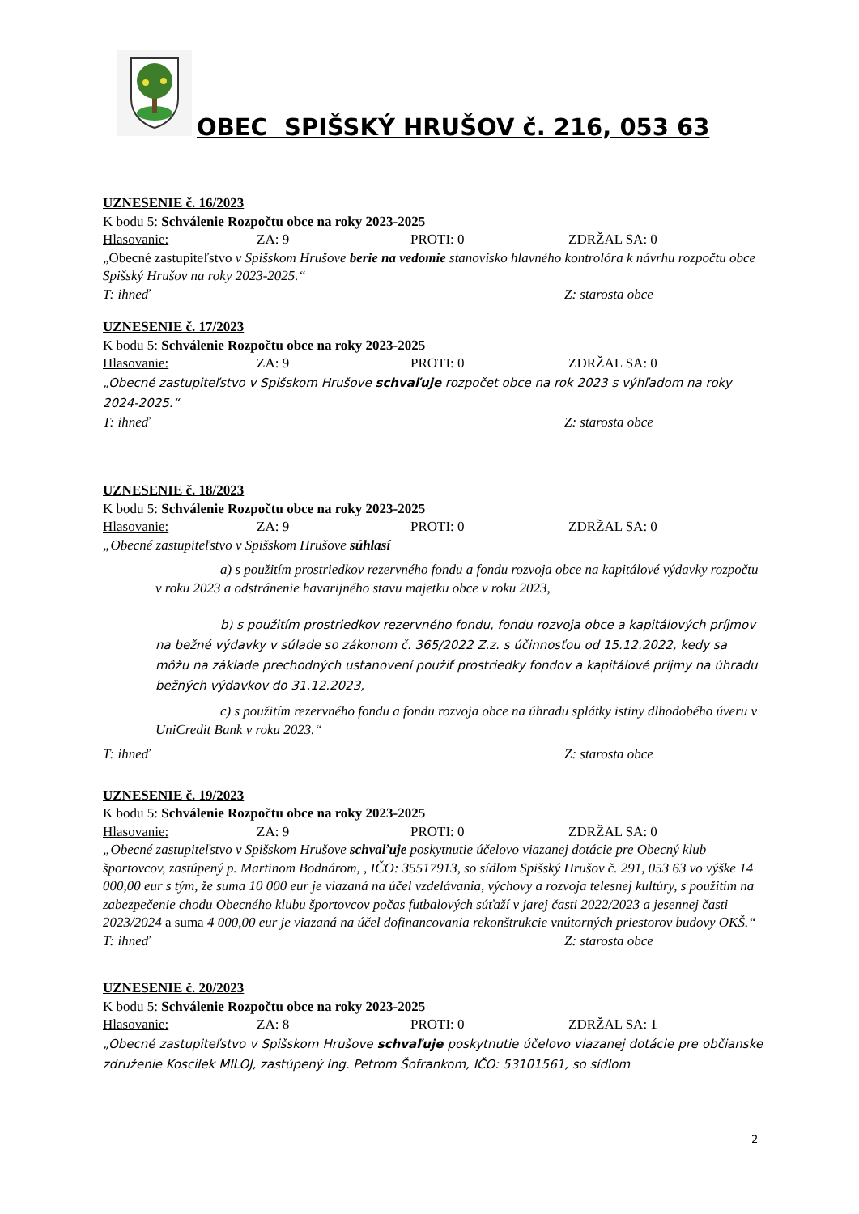OBEC SPIŠSKÝ HRUŠOV č. 216, 053 63
UZNESENIE č. 16/2023
K bodu 5: Schválenie Rozpočtu obce na roky 2023-2025
Hlasovanie: ZA: 9 PROTI: 0 ZDRŽAL SA: 0
„Obecné zastupiteľstvo v Spišskom Hrušove berie na vedomie stanovisko hlavného kontrolóra k návrhu rozpočtu obce Spišský Hrušov na roky 2023-2025.“
T: ihneď Z: starosta obce
UZNESENIE č. 17/2023
K bodu 5: Schválenie Rozpočtu obce na roky 2023-2025
Hlasovanie: ZA: 9 PROTI: 0 ZDRŽAL SA: 0
„Obecné zastupiteľstvo v Spišskom Hrušove schvaľuje rozpočet obce na rok 2023 s výhľadom na roky 2024-2025.“
T: ihneď Z: starosta obce
UZNESENIE č. 18/2023
K bodu 5: Schválenie Rozpočtu obce na roky 2023-2025
Hlasovanie: ZA: 9 PROTI: 0 ZDRŽAL SA: 0
„Obecné zastupiteľstvo v Spišskom Hrušove súhlasí
a) s použitím prostriedkov rezervného fondu a fondu rozvoja obce na kapitálové výdavky rozpočtu v roku 2023 a odstránenie havarijného stavu majetku obce v roku 2023,
b) s použitím prostriedkov rezervného fondu, fondu rozvoja obce a kapitálových príjmov na bežné výdavky v súlade so zákonom č. 365/2022 Z.z. s účinnosťou od 15.12.2022, kedy sa môžu na základe prechodných ustanovení použiť prostriedky fondov a kapitálové príjmy na úhradu bežných výdavkov do 31.12.2023,
c) s použitím rezervného fondu a fondu rozvoja obce na úhradu splátky istiny dlhodobého úveru v UniCredit Bank v roku 2023.“
T: ihneď Z: starosta obce
UZNESENIE č. 19/2023
K bodu 5: Schválenie Rozpočtu obce na roky 2023-2025
Hlasovanie: ZA: 9 PROTI: 0 ZDRŽAL SA: 0
„Obecné zastupiteľstvo v Spišskom Hrušove schvaľuje poskytnutie účelovo viazanej dotácie pre Obecný klub športovcov, zastúpený p. Martinom Bodnárom, , IČO: 35517913, so sídlom Spišský Hrušov č. 291, 053 63 vo výške 14 000,00 eur s tým, že suma 10 000 eur je viazaná na účel vzdelávania, výchovy a rozvoja telesnej kultúry, s použitím na zabezpečenie chodu Obecného klubu športovcov počas futbalových súťaží v jarej časti 2022/2023 a jesennej časti 2023/2024 a suma 4 000,00 eur je viazaná na účel dofinancovania rekonštrukcie vnútorných priestorov budovy OKŠ.“
T: ihneď Z: starosta obce
UZNESENIE č. 20/2023
K bodu 5: Schválenie Rozpočtu obce na roky 2023-2025
Hlasovanie: ZA: 8 PROTI: 0 ZDRŽAL SA: 1
„Obecné zastupiteľstvo v Spišskom Hrušove schvaľuje poskytnutie účelovo viazanej dotácie pre občianske združenie Koscilek MILOJ, zastúpený Ing. Petrom Šofrankom, IČO: 53101561, so sídlom
2